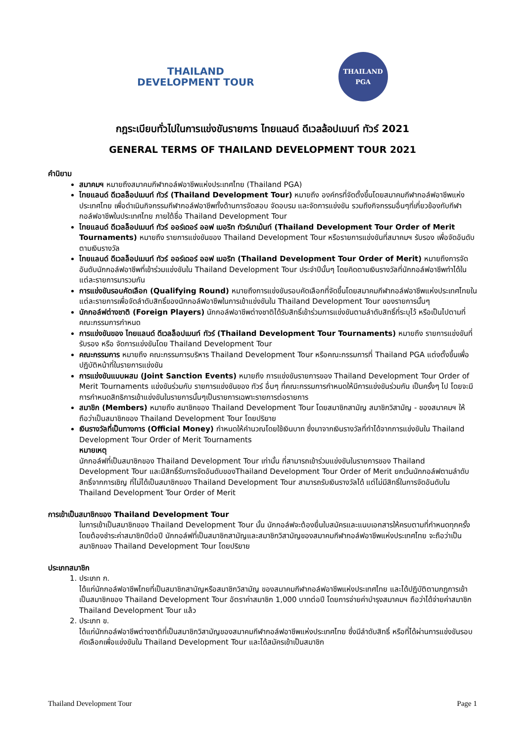THAILAND
DEVELOPMENT TOUR
THAILAND
PGA
กฎระเบียบทั่วไปในการแข่งขันรายการ ไทยแลนด์ ดีเวลล้อปเมนท์ ทัวร์ 2021
GENERAL TERMS OF THAILAND DEVELOPMENT TOUR 2021
คำนิยาม
สมาคมฯ หมายถึงสมาคมกีฬากอล์ฟอาชีพแห่งประเทศไทย (Thailand PGA)
ไทยแลนด์ ดีเวลล็อปเมนท์ ทัวร์ (Thailand Development Tour) หมายถึง องค์กรที่จัดตั้งขึ้นโดยสมาคมกีฬากอล์ฟอาชีพแห่งประเทศไทย เพื่อดำเนินกิจกรรมกีฬากอล์ฟอาชีพทั้งด้านการจัดสอบ จัดอบรม และจัดการแข่งขัน รวมถึงกิจกรรมอื่นๆที่เกี่ยวข้องกับกีฬากอล์ฟอาชีพในประเทศไทย ภายใต้ชื่อ Thailand Development Tour
ไทยแลนด์ ดีเวลล็อปเมนท์ ทัวร์ ออร์เดอร์ ออฟ เมอริท ทัวร์นาเม้นท์ (Thailand Development Tour Order of Merit Tournaments) หมายถึง รายการแข่งขันของ Thailand Development Tour หรือรายการแข่งขันที่สมาคมฯ รับรอง เพื่อจัดอันดับตามเงินรางวัล
ไทยแลนด์ ดีเวลล็อปเมนท์ ทัวร์ ออร์เดอร์ ออฟ เมอริท (Thailand Development Tour Order of Merit) หมายถึงการจัดอันดับนักกอล์ฟอาชีพที่เข้าร่วมแข่งขันใน Thailand Development Tour ประจำปีนั้นๆ โดยคิดตามเงินรางวัลที่นักกอล์ฟอาชีพทำได้ในแต่ละรายการมารวมกัน
การแข่งขันรอบคัดเลือก (Qualifying Round) หมายถึงการแข่งขันรอบคัดเลือกที่จัดขึ้นโดยสมาคมกีฬากอล์ฟอาชีพแห่งประเทศไทยในแต่ละรายการเพื่อจัดลำดับสิทธิ์ของนักกอล์ฟอาชีพในการเข้าแข่งขันใน Thailand Development Tour ของรายการนั้นๆ
นักกอล์ฟต่างชาติ (Foreign Players) นักกอล์ฟอาชีพต่างชาติได้รับสิทธิ์เข้าร่วมการแข่งขันตามลำดับสิทธิ์ที่ระบุไว้ หรือเป็นไปตามที่คณะกรรมการกำหนด
การแข่งขันของ ไทยแลนด์ ดีเวลล็อปเมนท์ ทัวร์ (Thailand Development Tour Tournaments) หมายถึง รายการแข่งขันที่รับรอง หรือ จัดการแข่งขันโดย Thailand Development Tour
คณะกรรมการ หมายถึง คณะกรรมการบริหาร Thailand Development Tour หรือคณะกรรมการที่ Thailand PGA แต่งตั้งขึ้นเพื่อปฏิบัติหน้าที่ในรายการแข่งขัน
การแข่งขันแบบผสม (Joint Sanction Events) หมายถึง การแข่งขันรายการของ Thailand Development Tour Order of Merit Tournaments แข่งขันร่วมกับ รายการแข่งขันของ ทัวร์ อื่นๆ ที่คณะกรรมการกำหนดให้มีการแข่งขันร่วมกัน เป็นครั้งๆ ไป โดยจะมีการกำหนดสิทธิการเข้าแข่งขันในรายการนั้นๆเป็นรายการเฉพาะรายการต่อรายการ
สมาชิก (Members) หมายถึง สมาชิกของ Thailand Development Tour โดยสมาชิกสามัญ สมาชิกวิสามัญ - ของสมาคมฯ ให้ถือว่าเป็นสมาชิกของ Thailand Development Tour โดยปริยาย
เงินรางวัลที่เป็นทางการ (Official Money) กำหนดให้คำนวณโดยใช้เงินบาท ซึ่งมาจากเงินรางวัลที่ทำได้จากการแข่งขันใน Thailand Development Tour Order of Merit Tournaments
หมายเหตุ
นักกอล์ฟที่เป็นสมาชิกของ Thailand Development Tour เท่านั้น ที่สามารถเข้าร่วมแข่งขันในรายการของ Thailand Development Tour และมีสิทธิ์รับการจัดอันดับของThailand Development Tour Order of Merit ยกเว้นนักกอล์ฟตามลำดับสิทธิ์จากการเชิญ ที่ไม่ได้เป็นสมาชิกของ Thailand Development Tour สามารถรับเงินรางวัลได้ แต่ไม่มีสิทธิ์ในการจัดอันดับใน Thailand Development Tour Order of Merit
การเข้าเป็นสมาชิกของ Thailand Development Tour
ในการเข้าเป็นสมาชิกของ Thailand Development Tour นั้น นักกอล์ฟจะต้องยื่นใบสมัครและแนบเอกสารให้ครบตามที่กำหนดทุกครั้ง โดยต้องชำระค่าสมาชิกปีต่อปี นักกอล์ฟที่เป็นสมาชิกสามัญและสมาชิกวิสามัญของสมาคมกีฬากอล์ฟอาชีพแห่งประเทศไทย จะถือว่าเป็นสมาชิกของ Thailand Development Tour โดยปริยาย
ประเภทสมาชิก
1. ประเภท ก.
ได้แก่นักกอล์ฟอาชีพไทยที่เป็นสมาชิกสามัญหรือสมาชิกวิสามัญ ของสมาคมกีฬากอล์ฟอาชีพแห่งประเทศไทย และได้ปฏิบัติตามกฎการเข้าเป็นสมาชิกของ Thailand Development Tour อัตราค่าสมาชิก 1,000 บาทต่อปี โดยการจ่ายค่าบำรุงสมาคมฯ ถือว่าได้จ่ายค่าสมาชิก Thailand Development Tour แล้ว
2. ประเภท ข.
ได้แก่นักกอล์ฟอาชีพต่างชาติที่เป็นสมาชิกวิสามัญของสมาคมกีฬากอล์ฟอาชีพแห่งประเทศไทย ซึ่งมีลำดับสิทธิ์ หรือที่ได้ผ่านการแข่งขันรอบคัดเลือกเพื่อแข่งขันใน Thailand Development Tour และได้สมัครเข้าเป็นสมาชิก
Thailand Development Tour Page 1